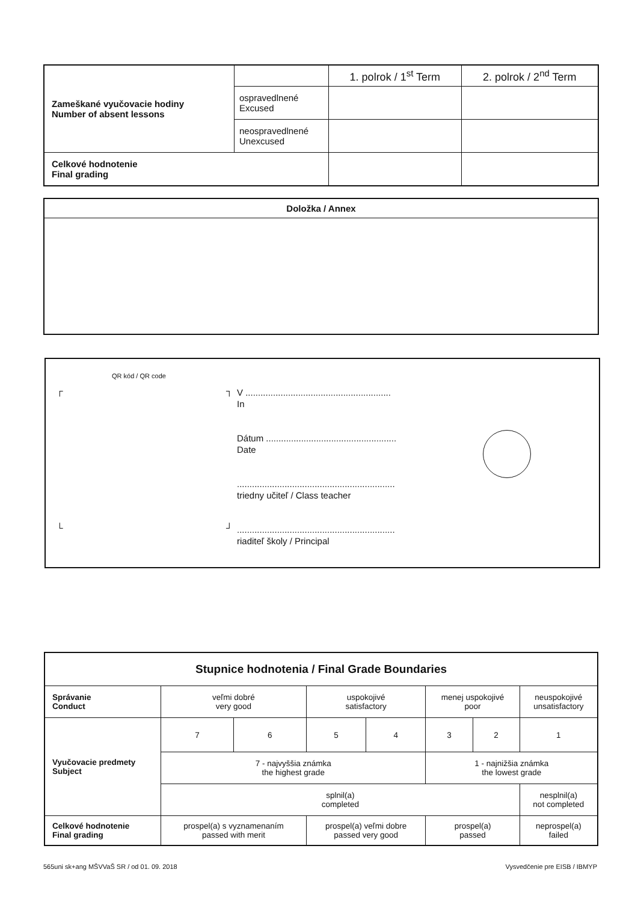| Zameškané vyučovacie hodiny Number of absent lessons | | 1. polrok / 1<sup>st</sup> Term | 2. polrok / 2<sup>nd</sup> Term |
| | ospravedlnené Excused | | |
| | neospravedlnené Unexcused | | |
| Celkové hodnotenie Final grading | | | |
Doložka / Annex
QR kód / QR code
┌ ┐
└ ┘
V ..........................................................
In
Dátum ....................................................
Date
...............................................................
triedny učiteľ / Class teacher
...............................................................
riaditeľ školy / Principal
| Stupnice hodnotenia / Final Grade Boundaries | | | | | | | |
| --- | --- | --- | --- | --- | --- | --- | --- |
| Správanie Conduct | veľmi dobré very good | | uspokojivé satisfactory | | menej uspokojivé poor | | neuspokojivé unsatisfactory |
| Vyučovacie predmety Subject | 7 | 6 | 5 | 4 | 3 | 2 | 1 |
| | 7 - najvyššia známka the highest grade | | | | 1 - najnižšia známka the lowest grade | | |
| | splnil(a) completed | | | | | | nesplnil(a) not completed |
| Celkové hodnotenie Final grading | prospel(a) s vyznamenaním passed with merit | | prospel(a) veľmi dobre passed very good | | prospel(a) passed | | neprospel(a) failed |
565uni sk+ang MŠVVaŠ SR / od 01. 09. 2018
Vysvedčenie pre EISB / IBMYP